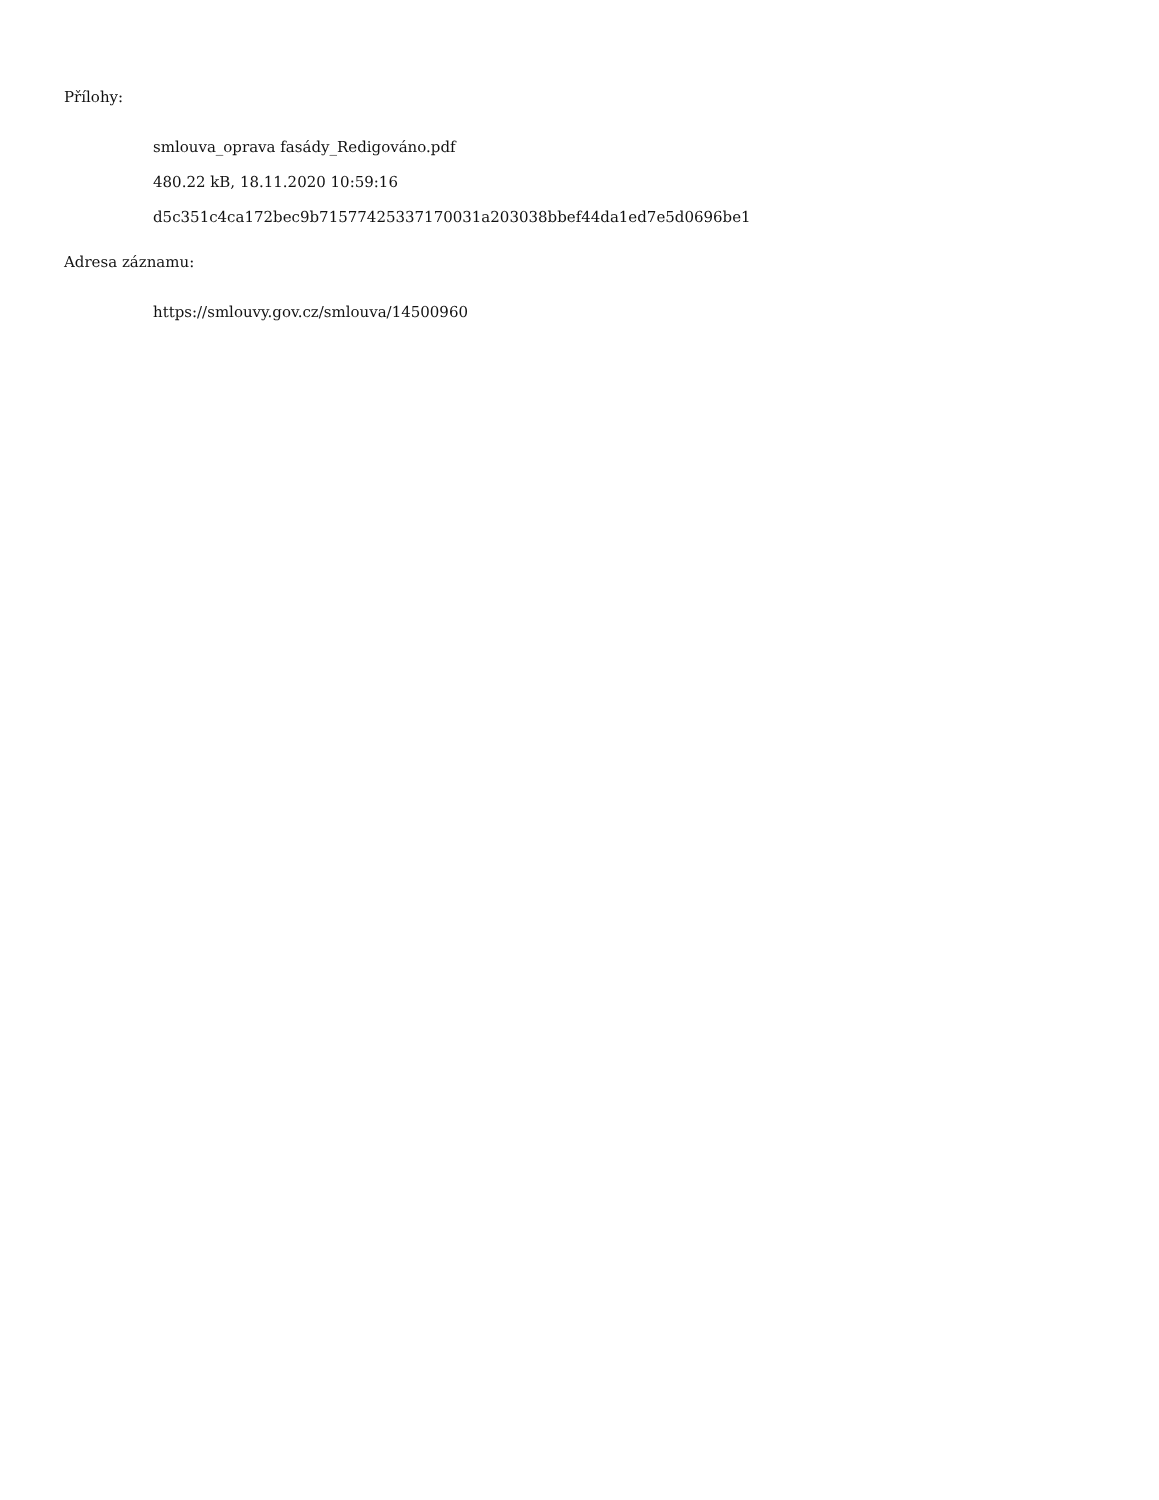Přílohy:
smlouva_oprava fasády_Redigováno.pdf
480.22 kB, 18.11.2020 10:59:16
d5c351c4ca172bec9b71577425337170031a203038bbef44da1ed7e5d0696be1
Adresa záznamu:
https://smlouvy.gov.cz/smlouva/14500960